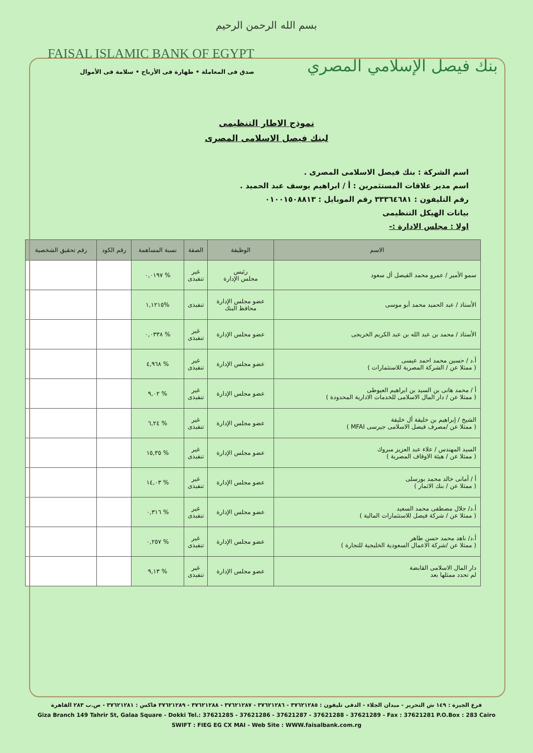بسم الله الرحمن الرحيم
FAISAL ISLAMIC BANK OF EGYPT
صدق فى المعاملة • طهارة فى الأرباح • سلامة فى الأموال
بنك فيصل الإسلامي المصري
نموذج الاطار التنظيمى
لبنك فيصل الاسلامى المصرى
اسم الشركة : بنك فيصل الاسلامى المصرى .
اسم مدير علاقات المستثمرين : أ / ابراهيم يوسف عبد الحميد .
رقم التليفون : ٣٣٣٦٤٦٨١ رقم الموبايل : ٠١٠٠١٥٠٨٨١٣
بيانات الهيكل التنظيمى
اولا : مجلس الادارة :-
| الاسم | الوظيفة | الصفة | نسبة المساهمة | رقم الكود | رقم تحقيق الشخصية |
| --- | --- | --- | --- | --- | --- |
| سمو الأمير / عمرو محمد الفيصل أل سعود | رئيس مجلس الإدارة | غير تنفيذى | % ٠,٠١٩٧ | | |
| الأستاذ / عبد الحميد محمد أبو موسى | عضو مجلس الإدارة محافظ البنك | تنفيذى | %١,١٢١٥ | | |
| الأستاذ / محمد بن عبد الله بن عبد الكريم الخريجى | عضو مجلس الإدارة | غير تنفيذى | % ٠,٠٣٣٨ | | |
| أ.د / حسين محمد احمد عيسى ( ممثلا عن / الشركة المصرية للاستثمارات ) | عضو مجلس الإدارة | غير تنفيذى | % ٤,٩٦٨ | | |
| أ / محمد هانى بن السيد بن ابراهيم العيوطى ( ممثلا عن / دار المال الاسلامى للخدمات الادارية المحدودة ) | عضو مجلس الإدارة | غير تنفيذى | % ٩,٠٢ | | |
| الشيخ / إبراهيم بن خليفة أل خليفة ( ممثلا عن /مصرف فيصل الاسلامى جيرسى MFAI ) | عضو مجلس الإدارة | غير تنفيذى | % ٦,٢٤ | | |
| السيد المهندس / علاء عبد العزيز مبروك ( ممثلا عن / هيئة الاوقاف المصرية ) | عضو مجلس الإدارة | غير تنفيذى | % ١٥,٣٥ | | |
| أ / أمانى خالد محمد بورسلى ( ممثلا عن / بنك الاثمار ) | عضو مجلس الإدارة | غير تنفيذى | % ١٤,٠٣ | | |
| أ.د/ جلال مصطفى محمد السعيد ( ممثلا عن / شركة فيصل للاستثمارات المالية ) | عضو مجلس الإدارة | غير تنفيذى | % ٠,٣١٦ | | |
| أ.د/ ناهد محمد حسن طاهر ( ممثلا عن /شركة الاعمال السعودية الخليجية للتجارة ) | عضو مجلس الإدارة | غير تنفيذى | % ٠,٢٥٧ | | |
| دار المال الاسلامى القابضة لم تحدد ممثلها بعد | عضو مجلس الإدارة | غير تنفيذى | % ٩,١٣ | | |
فرع الجيزة : ١٤٩ ش التحرير - ميدان الجلاء - الدقى تليفون : ٣٧٦٢١٢٨٥ - ٣٧٦٢١٢٨٦ - ٣٧٦٢١٢٨٧ - ٣٧٦٢١٢٨٨ - ٣٧٦٢١٢٨٩ فاكس : ٣٧٦٢١٢٨١ - ص.ب ٢٨٣ القاهرة
Giza Branch 149 Tahrir St, Galaa Square - Dokki Tel.: 37621285 - 37621286 - 37621287 - 37621288 - 37621289 - Fax : 37621281 P.O.Box : 283 Cairo
SWIFT : FIEG EG CX MAI - Web Site : WWW.faisalbank.com.rg